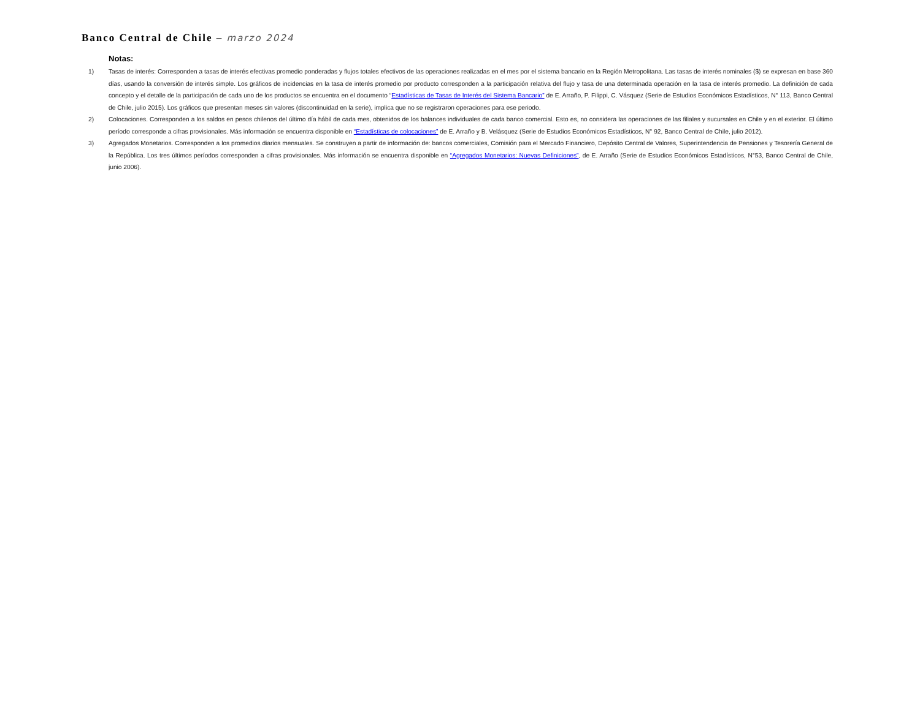Banco Central de Chile – marzo 2024
Notas:
1) Tasas de interés: Corresponden a tasas de interés efectivas promedio ponderadas y flujos totales efectivos de las operaciones realizadas en el mes por el sistema bancario en la Región Metropolitana. Las tasas de interés nominales ($) se expresan en base 360 días, usando la conversión de interés simple. Los gráficos de incidencias en la tasa de interés promedio por producto corresponden a la participación relativa del flujo y tasa de una determinada operación en la tasa de interés promedio. La definición de cada concepto y el detalle de la participación de cada uno de los productos se encuentra en el documento “Estadísticas de Tasas de Interés del Sistema Bancario” de E. Arraño, P. Filippi, C. Vásquez (Serie de Estudios Económicos Estadísticos, N° 113, Banco Central de Chile, julio 2015). Los gráficos que presentan meses sin valores (discontinuidad en la serie), implica que no se registraron operaciones para ese periodo.
2) Colocaciones. Corresponden a los saldos en pesos chilenos del último día hábil de cada mes, obtenidos de los balances individuales de cada banco comercial. Esto es, no considera las operaciones de las filiales y sucursales en Chile y en el exterior. El último período corresponde a cifras provisionales. Más información se encuentra disponible en “Estadísticas de colocaciones” de E. Arraño y B. Velásquez (Serie de Estudios Económicos Estadísticos, N° 92, Banco Central de Chile, julio 2012).
3) Agregados Monetarios. Corresponden a los promedios diarios mensuales. Se construyen a partir de información de: bancos comerciales, Comisión para el Mercado Financiero, Depósito Central de Valores, Superintendencia de Pensiones y Tesorería General de la República. Los tres últimos períodos corresponden a cifras provisionales. Más información se encuentra disponible en “Agregados Monetarios: Nuevas Definiciones”, de E. Arraño (Serie de Estudios Económicos Estadísticos, N°53, Banco Central de Chile, junio 2006).